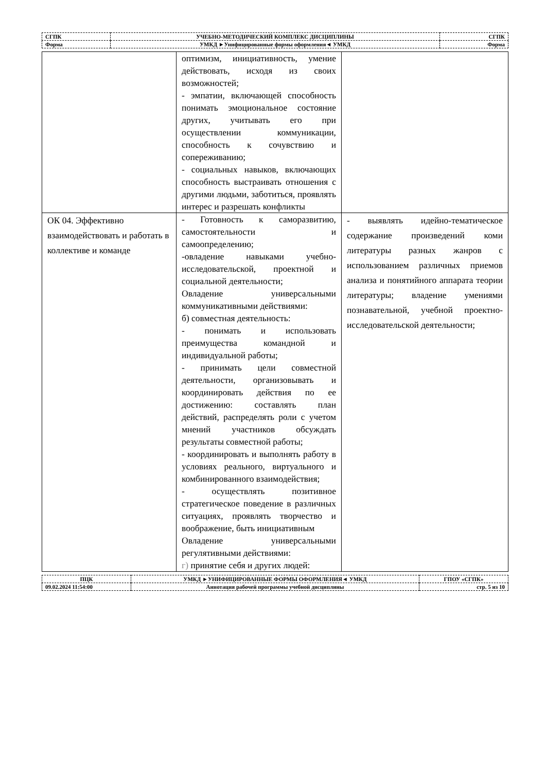| СГПК | УЧЕБНО-МЕТОДИЧЕСКИЙ КОМПЛЕКС ДИСЦИПЛИНЫ | СГПК |
| Форма | УМКД ►Унифицированные формы оформления◄ УМКД | Форма |
| | оптимизм, инициативность, умение действовать, исходя из своих возможностей; - эмпатии, включающей способность понимать эмоциональное состояние других, учитывать его при осуществлении коммуникации, способность к сочувствию и сопереживанию; - социальных навыков, включающих способность выстраивать отношения с другими людьми, заботиться, проявлять интерес и разрешать конфликты | |
| ОК 04. Эффективно взаимодействовать и работать в коллективе и команде | - Готовность к саморазвитию, самостоятельности и самоопределению; -овладение навыками учебно-исследовательской, проектной и социальной деятельности; Овладение универсальными коммуникативными действиями: б) совместная деятельность: - понимать и использовать преимущества командной и индивидуальной работы; - принимать цели совместной деятельности, организовывать и координировать действия по ее достижению: составлять план действий, распределять роли с учетом мнений участников обсуждать результаты совместной работы; - координировать и выполнять работу в условиях реального, виртуального и комбинированного взаимодействия; - осуществлять позитивное стратегическое поведение в различных ситуациях, проявлять творчество и воображение, быть инициативным Овладение универсальными регулятивными действиями: г) принятие себя и других людей: | - выявлять идейно-тематическое содержание произведений коми литературы разных жанров с использованием различных приемов анализа и понятийного аппарата теории литературы; владение умениями познавательной, учебной проектно-исследовательской деятельности; |
| ПЦК | УМКД ►УНИФИЦИРОВАННЫЕ ФОРМЫ ОФОРМЛЕНИЯ◄ УМКД | ГПОУ «СГПК» |
| 09.02.2024 11:54:00 | Аннотация рабочей программы учебной дисциплины | стр. 5 из 10 |